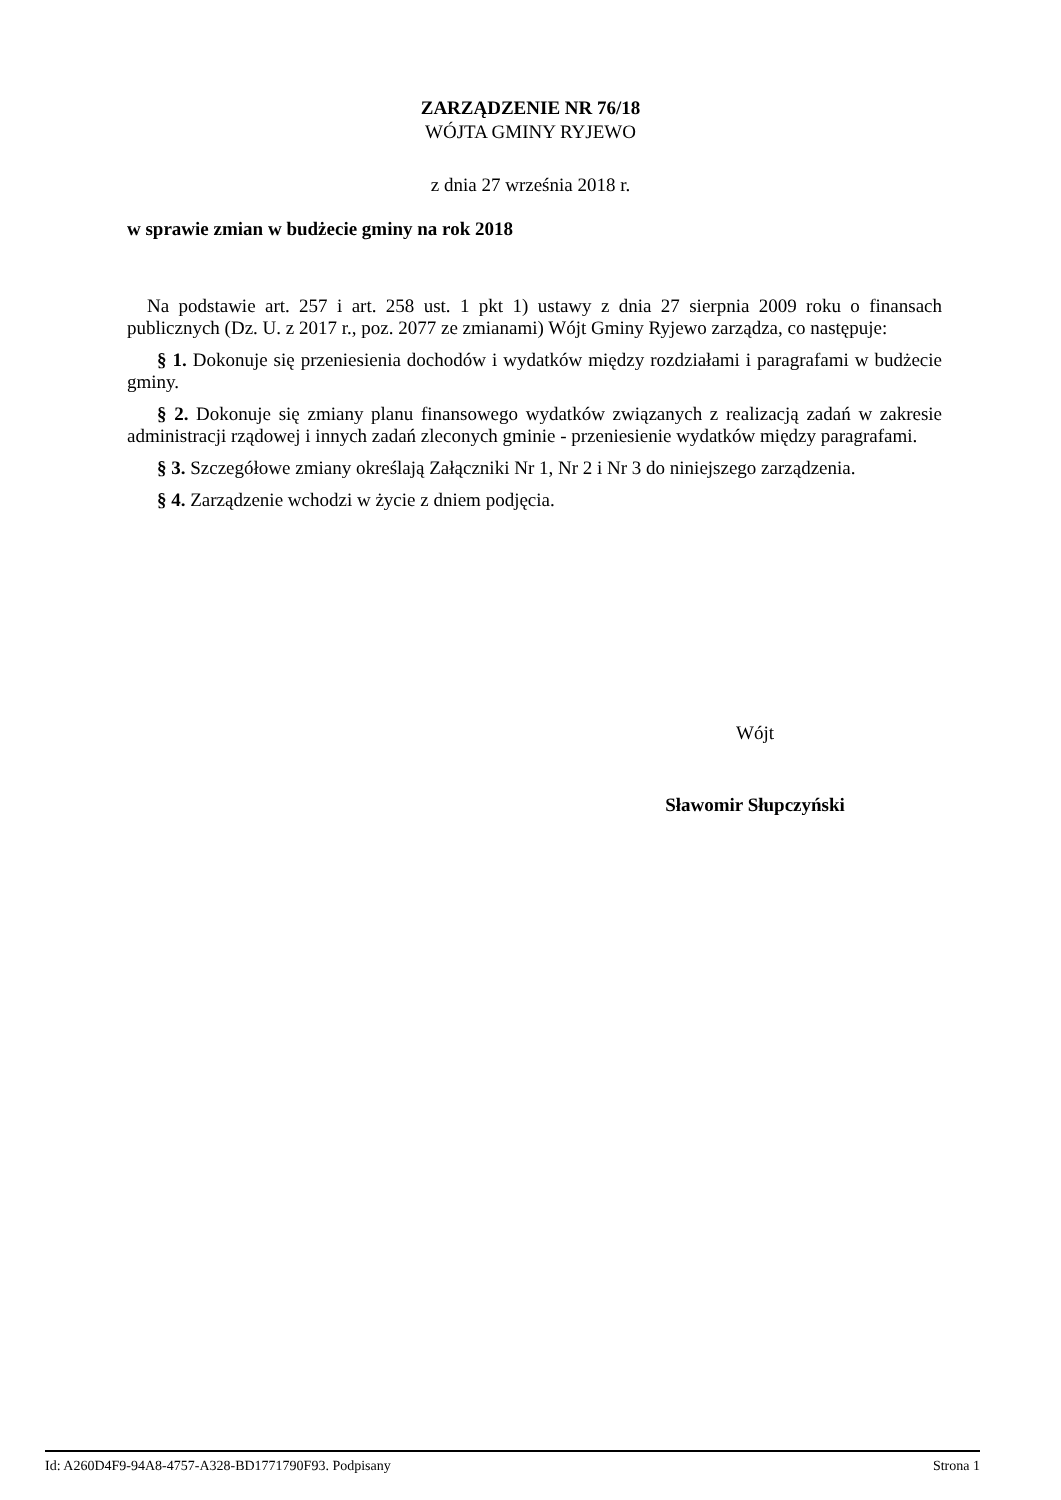ZARZĄDZENIE NR 76/18
WÓJTA GMINY RYJEWO
z dnia 27 września 2018 r.
w sprawie zmian w budżecie gminy na rok 2018
Na podstawie art. 257 i art. 258 ust. 1 pkt 1) ustawy z dnia 27 sierpnia 2009 roku o finansach publicznych (Dz. U. z 2017 r., poz. 2077 ze zmianami) Wójt Gminy Ryjewo zarządza, co następuje:
§ 1. Dokonuje się przeniesienia dochodów i wydatków między rozdziałami i paragrafami w budżecie gminy.
§ 2. Dokonuje się zmiany planu finansowego wydatków związanych z realizacją zadań w zakresie administracji rządowej i innych zadań zleconych gminie - przeniesienie wydatków między paragrafami.
§ 3. Szczegółowe zmiany określają Załączniki Nr 1, Nr 2 i Nr 3 do niniejszego zarządzenia.
§ 4. Zarządzenie wchodzi w życie z dniem podjęcia.
Wójt
Sławomir Słupczyński
Id: A260D4F9-94A8-4757-A328-BD1771790F93. Podpisany Strona 1